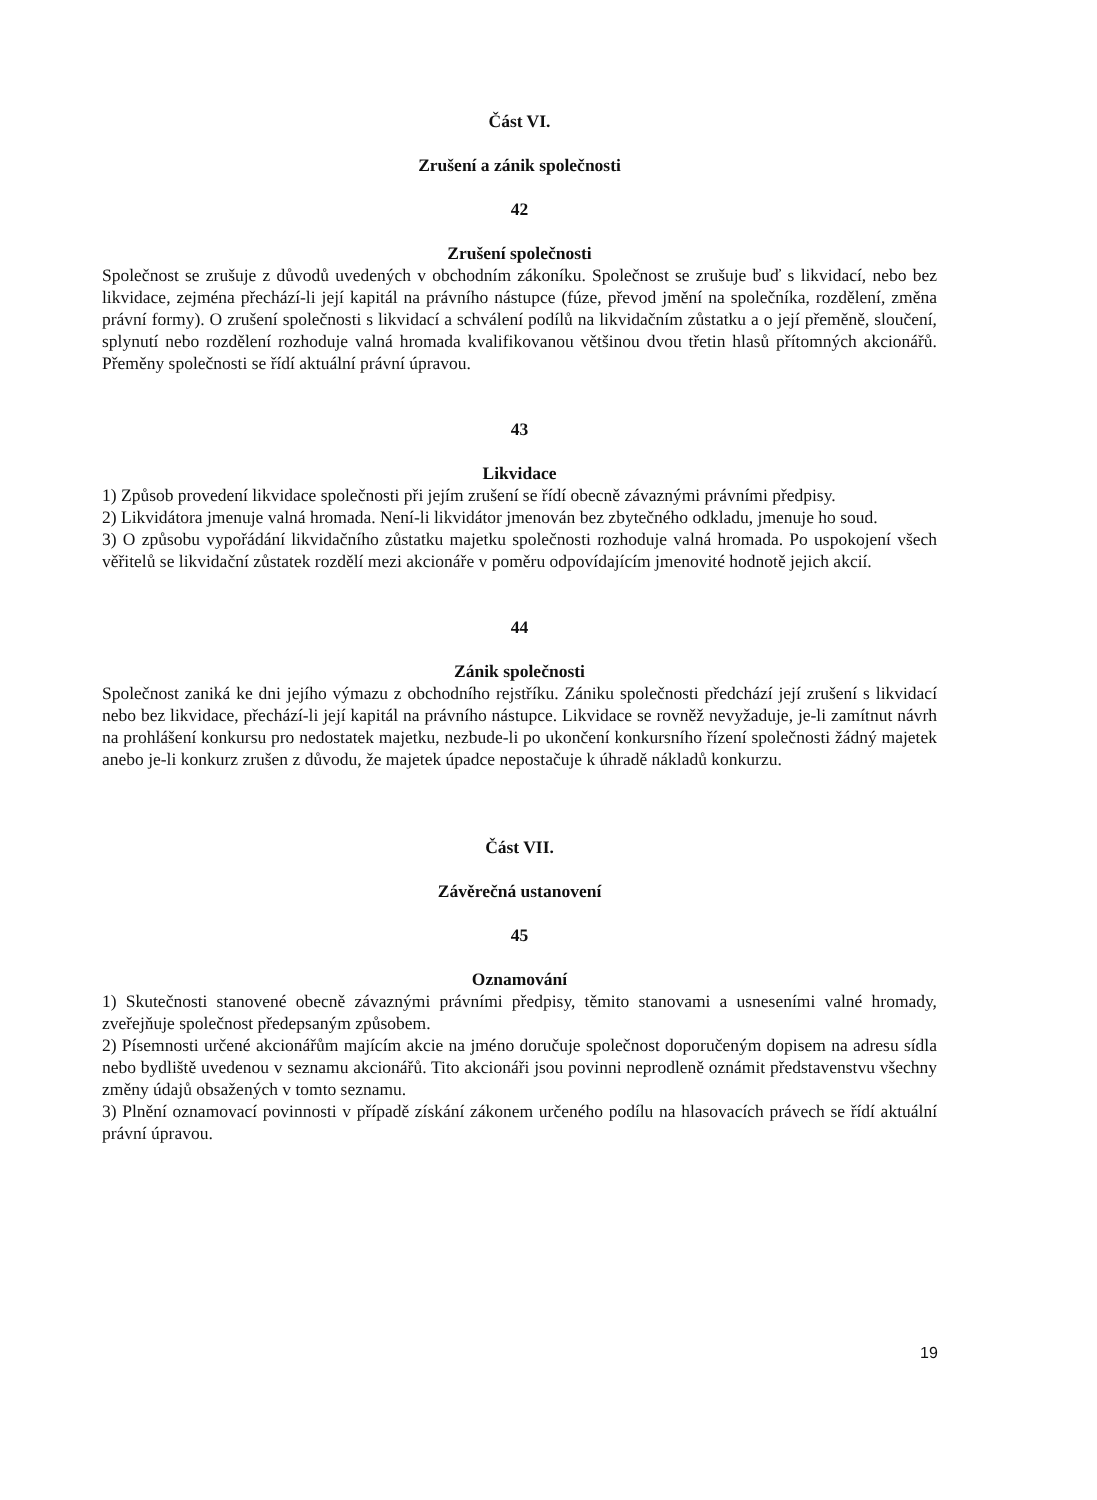Část VI.
Zrušení a zánik společnosti
42
Zrušení společnosti
Společnost se zrušuje z důvodů uvedených v obchodním zákoníku. Společnost se zrušuje buď s likvidací, nebo bez likvidace, zejména přechází-li její kapitál na právního nástupce (fúze, převod jmění na společníka, rozdělení, změna právní formy). O zrušení společnosti s likvidací a schválení podílů na likvidačním zůstatku a o její přeměně, sloučení, splynutí nebo rozdělení rozhoduje valná hromada kvalifikovanou většinou dvou třetin hlasů přítomných akcionářů. Přeměny společnosti se řídí aktuální právní úpravou.
43
Likvidace
1) Způsob provedení likvidace společnosti při jejím zrušení se řídí obecně závaznými právními předpisy.
2) Likvidátora jmenuje valná hromada. Není-li likvidátor jmenován bez zbytečného odkladu, jmenuje ho soud.
3) O způsobu vypořádání likvidačního zůstatku majetku společnosti rozhoduje valná hromada. Po uspokojení všech věřitelů se likvidační zůstatek rozdělí mezi akcionáře v poměru odpovídajícím jmenovité hodnotě jejich akcií.
44
Zánik společnosti
Společnost zaniká ke dni jejího výmazu z obchodního rejstříku. Zániku společnosti předchází její zrušení s likvidací nebo bez likvidace, přechází-li její kapitál na právního nástupce. Likvidace se rovněž nevyžaduje, je-li zamítnut návrh na prohlášení konkursu pro nedostatek majetku, nezbude-li po ukončení konkursního řízení společnosti žádný majetek anebo je-li konkurz zrušen z důvodu, že majetek úpadce nepostačuje k úhradě nákladů konkurzu.
Část VII.
Závěrečná ustanovení
45
Oznamování
1) Skutečnosti stanovené obecně závaznými právními předpisy, těmito stanovami a usneseními valné hromady, zveřejňuje společnost předepsaným způsobem.
2) Písemnosti určené akcionářům majícím akcie na jméno doručuje společnost doporučeným dopisem na adresu sídla nebo bydliště uvedenou v seznamu akcionářů. Tito akcionáři jsou povinni neprodleně oznámit představenstvu všechny změny údajů obsažených v tomto seznamu.
3) Plnění oznamovací povinnosti v případě získání zákonem určeného podílu na hlasovacích právech se řídí aktuální právní úpravou.
19